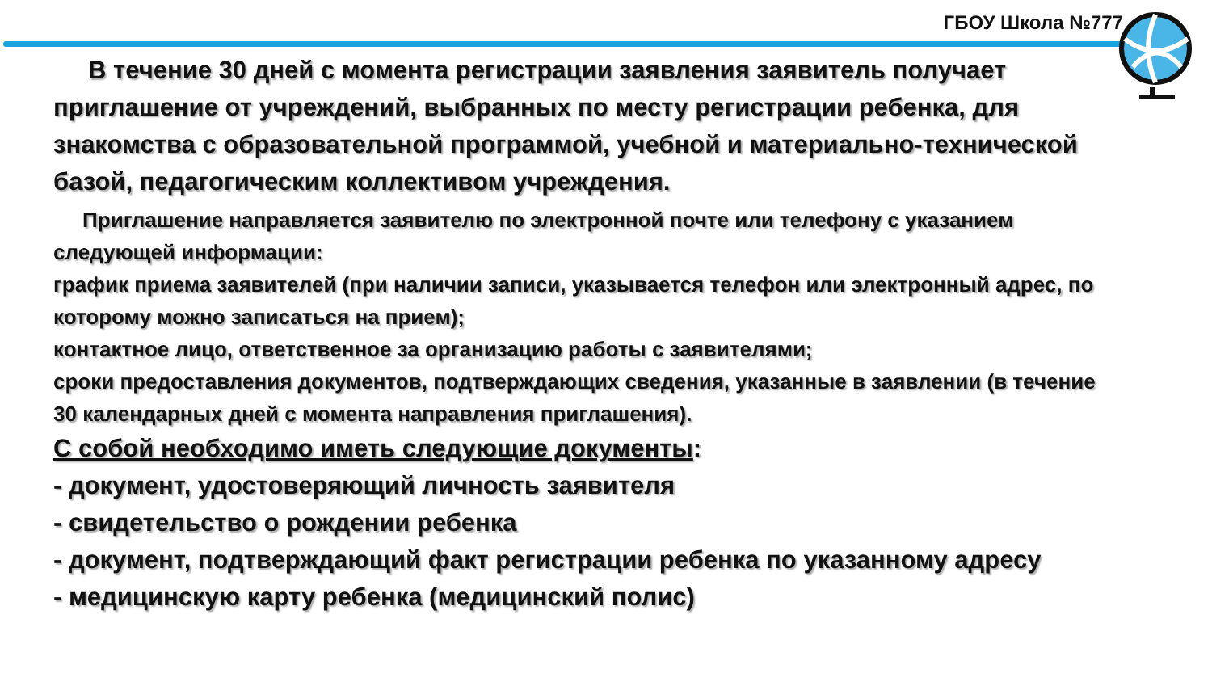ГБОУ Школа №777
В течение 30 дней с момента регистрации заявления заявитель получает приглашение от учреждений, выбранных по месту регистрации ребенка, для знакомства с образовательной программой, учебной и материально-технической базой, педагогическим коллективом учреждения.
Приглашение направляется заявителю по электронной почте или телефону с указанием следующей информации:
график приема заявителей (при наличии записи, указывается телефон или электронный адрес, по которому можно записаться на прием);
контактное лицо, ответственное за организацию работы с заявителями;
сроки предоставления документов, подтверждающих сведения, указанные в заявлении (в течение 30 календарных дней с момента направления приглашения).
С собой необходимо иметь следующие документы:
- документ, удостоверяющий личность заявителя
- свидетельство о рождении ребенка
- документ, подтверждающий факт регистрации ребенка по указанному адресу
- медицинскую карту ребенка (медицинский полис)